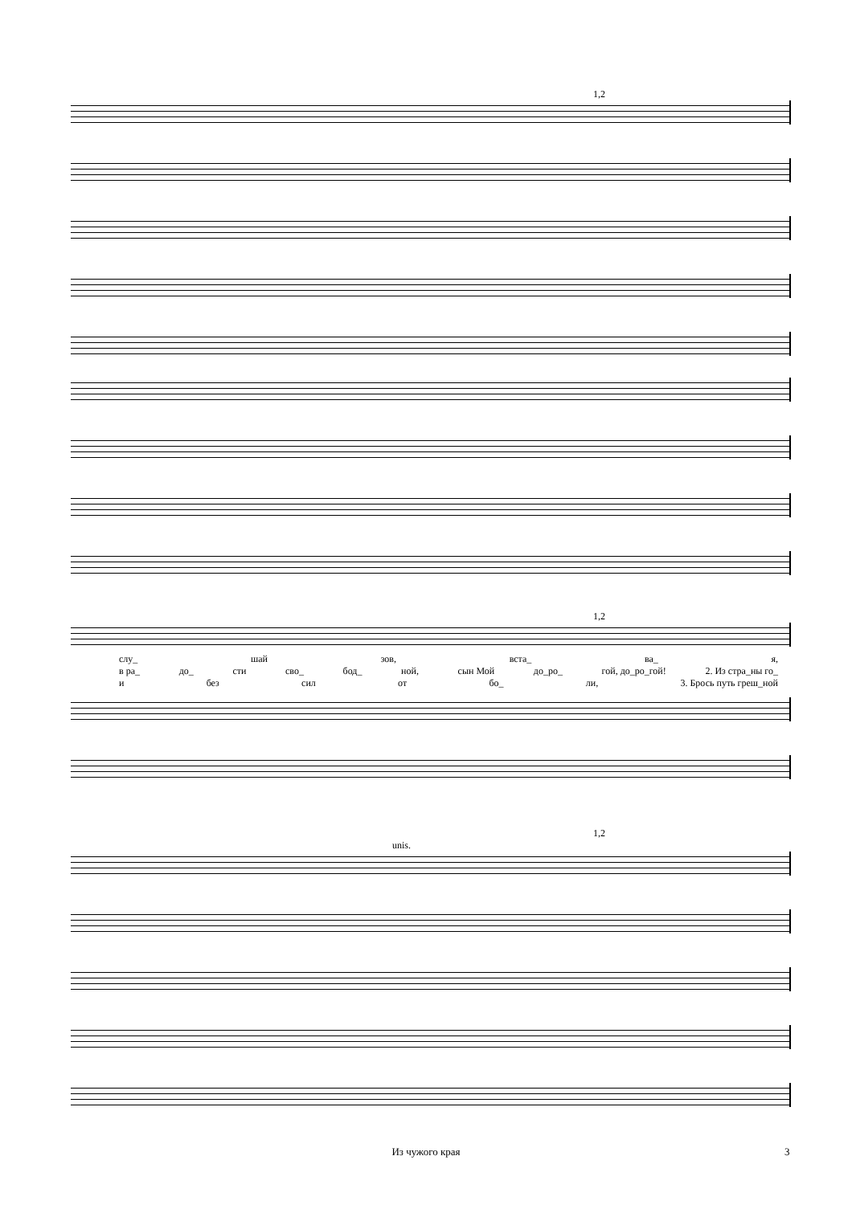1,2
1,2
слу_ шай зов, вста_ ва_ я,
в ра_ до_ сти сво_ бод_ ной, сын Мой до_ро_ гой, до_ро_гой! 2. Из стра_ны го_
и без сил от бо_ ли, 3. Брось путь греш_ной
1,2
unis.
Из чужого края 3